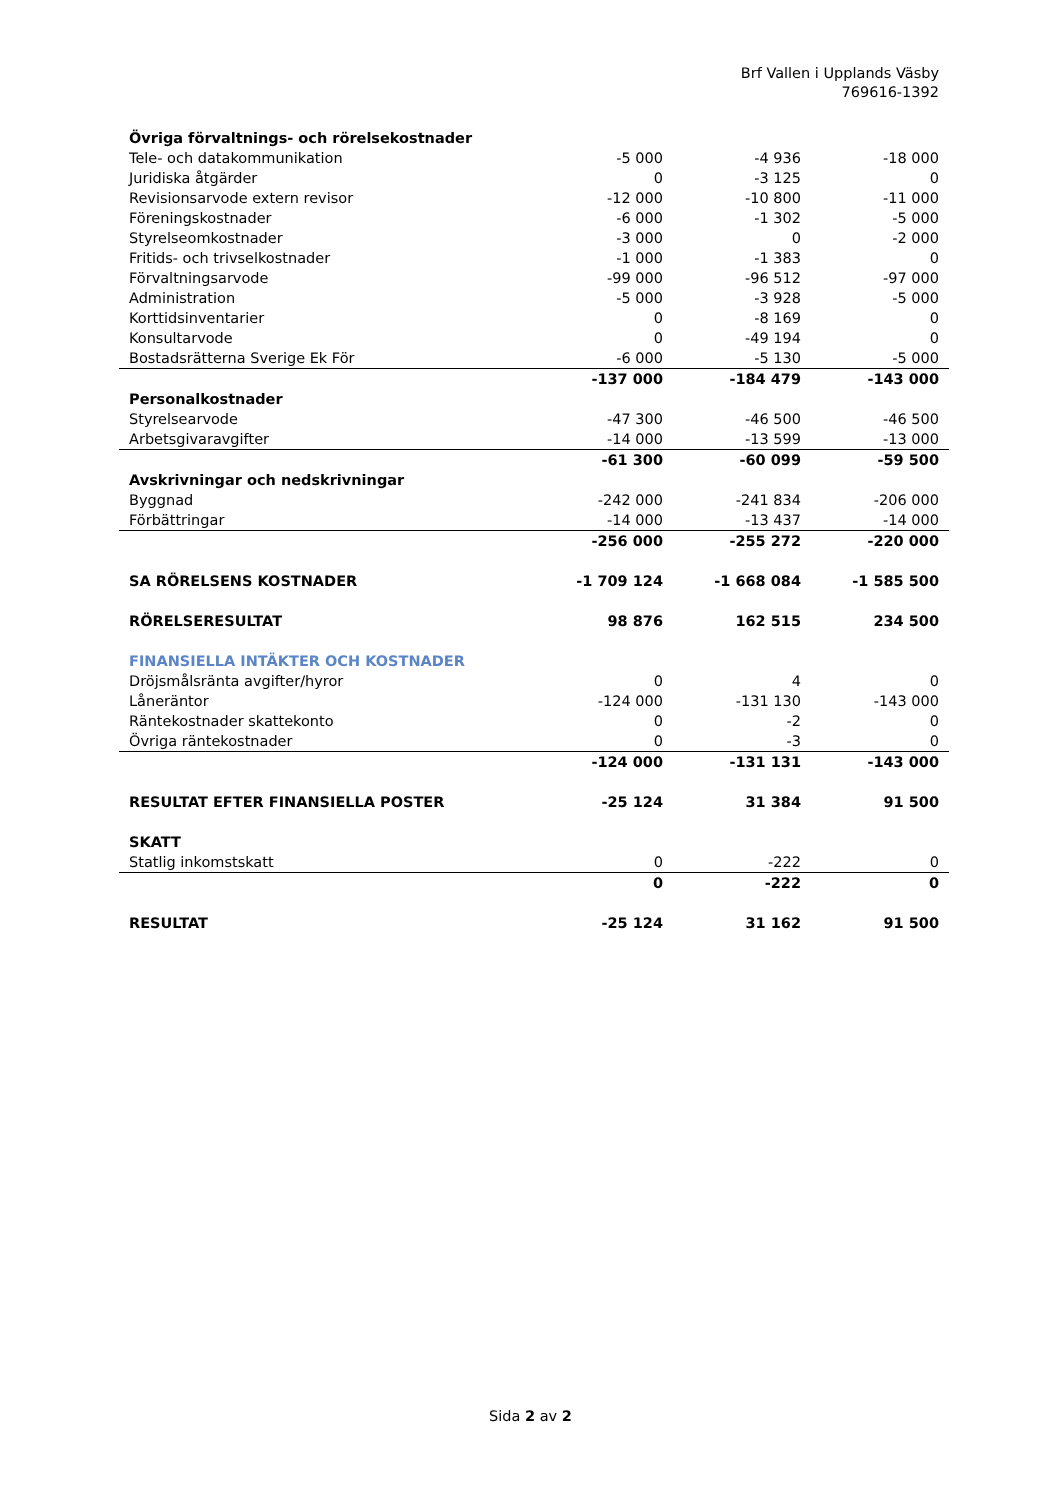Brf Vallen i Upplands Väsby
769616-1392
| Övriga förvaltnings- och rörelsekostnader | | | |
| Tele- och datakommunikation | -5 000 | -4 936 | -18 000 |
| Juridiska åtgärder | 0 | -3 125 | 0 |
| Revisionsarvode extern revisor | -12 000 | -10 800 | -11 000 |
| Föreningskostnader | -6 000 | -1 302 | -5 000 |
| Styrelseomkostnader | -3 000 | 0 | -2 000 |
| Fritids- och trivselkostnader | -1 000 | -1 383 | 0 |
| Förvaltningsarvode | -99 000 | -96 512 | -97 000 |
| Administration | -5 000 | -3 928 | -5 000 |
| Korttidsinventarier | 0 | -8 169 | 0 |
| Konsultarvode | 0 | -49 194 | 0 |
| Bostadsrätterna Sverige Ek För | -6 000 | -5 130 | -5 000 |
| | -137 000 | -184 479 | -143 000 |
| Personalkostnader | | | |
| Styrelsearvode | -47 300 | -46 500 | -46 500 |
| Arbetsgivaravgifter | -14 000 | -13 599 | -13 000 |
| | -61 300 | -60 099 | -59 500 |
| Avskrivningar och nedskrivningar | | | |
| Byggnad | -242 000 | -241 834 | -206 000 |
| Förbättringar | -14 000 | -13 437 | -14 000 |
| | -256 000 | -255 272 | -220 000 |
| SA RÖRELSENS KOSTNADER | -1 709 124 | -1 668 084 | -1 585 500 |
| RÖRELSERESULTAT | 98 876 | 162 515 | 234 500 |
| FINANSIELLA INTÄKTER OCH KOSTNADER | | | |
| Dröjsmålsränta avgifter/hyror | 0 | 4 | 0 |
| Låneräntor | -124 000 | -131 130 | -143 000 |
| Räntekostnader skattekonto | 0 | -2 | 0 |
| Övriga räntekostnader | 0 | -3 | 0 |
| | -124 000 | -131 131 | -143 000 |
| RESULTAT EFTER FINANSIELLA POSTER | -25 124 | 31 384 | 91 500 |
| SKATT | | | |
| Statlig inkomstskatt | 0 | -222 | 0 |
| | 0 | -222 | 0 |
| RESULTAT | -25 124 | 31 162 | 91 500 |
Sida 2 av 2